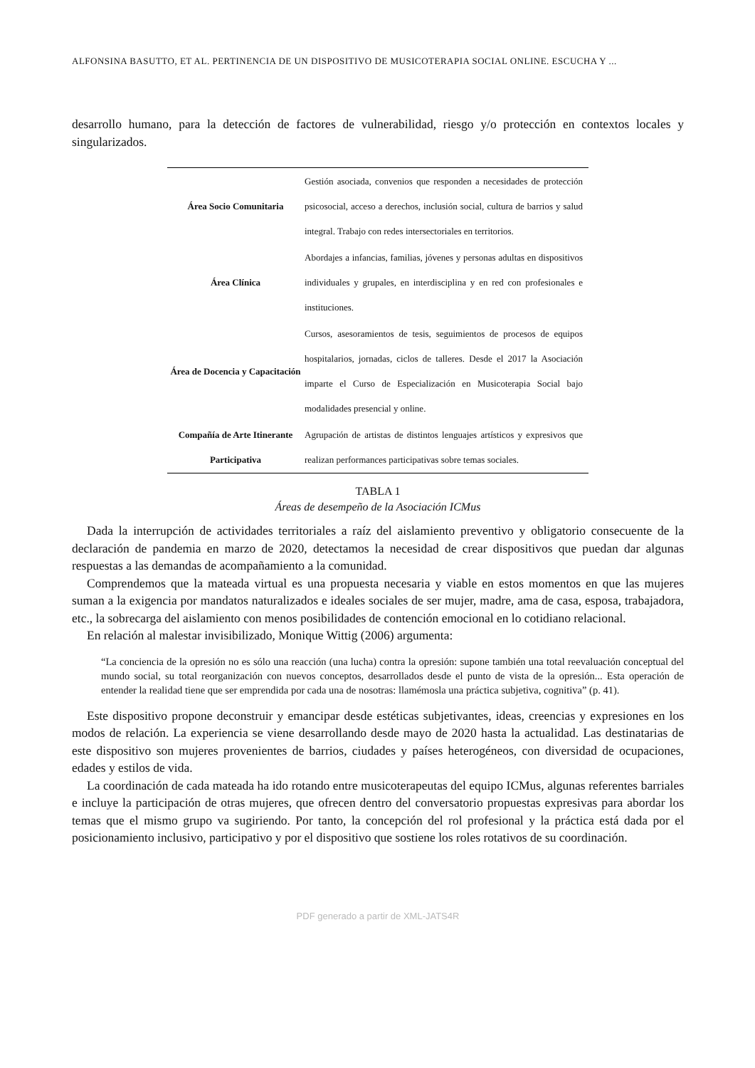ALFONSINA BASUTTO, ET AL. PERTINENCIA DE UN DISPOSITIVO DE MUSICOTERAPIA SOCIAL ONLINE. ESCUCHA Y ...
desarrollo humano, para la detección de factores de vulnerabilidad, riesgo y/o protección en contextos locales y singularizados.
| Área Socio Comunitaria | Gestión asociada, convenios que responden a necesidades de protección psicosocial, acceso a derechos, inclusión social, cultura de barrios y salud integral. Trabajo con redes intersectoriales en territorios. |
| Área Clínica | Abordajes a infancias, familias, jóvenes y personas adultas en dispositivos individuales y grupales, en interdisciplina y en red con profesionales e instituciones. |
| Área de Docencia y Capacitación | Cursos, asesoramientos de tesis, seguimientos de procesos de equipos hospitalarios, jornadas, ciclos de talleres. Desde el 2017 la Asociación imparte el Curso de Especialización en Musicoterapia Social bajo modalidades presencial y online. |
| Compañía de Arte Itinerante Participativa | Agrupación de artistas de distintos lenguajes artísticos y expresivos que realizan performances participativas sobre temas sociales. |
TABLA 1
Áreas de desempeño de la Asociación ICMus
Dada la interrupción de actividades territoriales a raíz del aislamiento preventivo y obligatorio consecuente de la declaración de pandemia en marzo de 2020, detectamos la necesidad de crear dispositivos que puedan dar algunas respuestas a las demandas de acompañamiento a la comunidad.
Comprendemos que la mateada virtual es una propuesta necesaria y viable en estos momentos en que las mujeres suman a la exigencia por mandatos naturalizados e ideales sociales de ser mujer, madre, ama de casa, esposa, trabajadora, etc., la sobrecarga del aislamiento con menos posibilidades de contención emocional en lo cotidiano relacional.
En relación al malestar invisibilizado, Monique Wittig (2006) argumenta:
“La conciencia de la opresión no es sólo una reacción (una lucha) contra la opresión: supone también una total reevaluación conceptual del mundo social, su total reorganización con nuevos conceptos, desarrollados desde el punto de vista de la opresión... Esta operación de entender la realidad tiene que ser emprendida por cada una de nosotras: llamémosla una práctica subjetiva, cognitiva” (p. 41).
Este dispositivo propone deconstruir y emancipar desde estéticas subjetivantes, ideas, creencias y expresiones en los modos de relación. La experiencia se viene desarrollando desde mayo de 2020 hasta la actualidad. Las destinatarias de este dispositivo son mujeres provenientes de barrios, ciudades y países heterogéneos, con diversidad de ocupaciones, edades y estilos de vida.
La coordinación de cada mateada ha ido rotando entre musicoterapeutas del equipo ICMus, algunas referentes barriales e incluye la participación de otras mujeres, que ofrecen dentro del conversatorio propuestas expresivas para abordar los temas que el mismo grupo va sugiriendo. Por tanto, la concepción del rol profesional y la práctica está dada por el posicionamiento inclusivo, participativo y por el dispositivo que sostiene los roles rotativos de su coordinación.
PDF generado a partir de XML-JATS4R